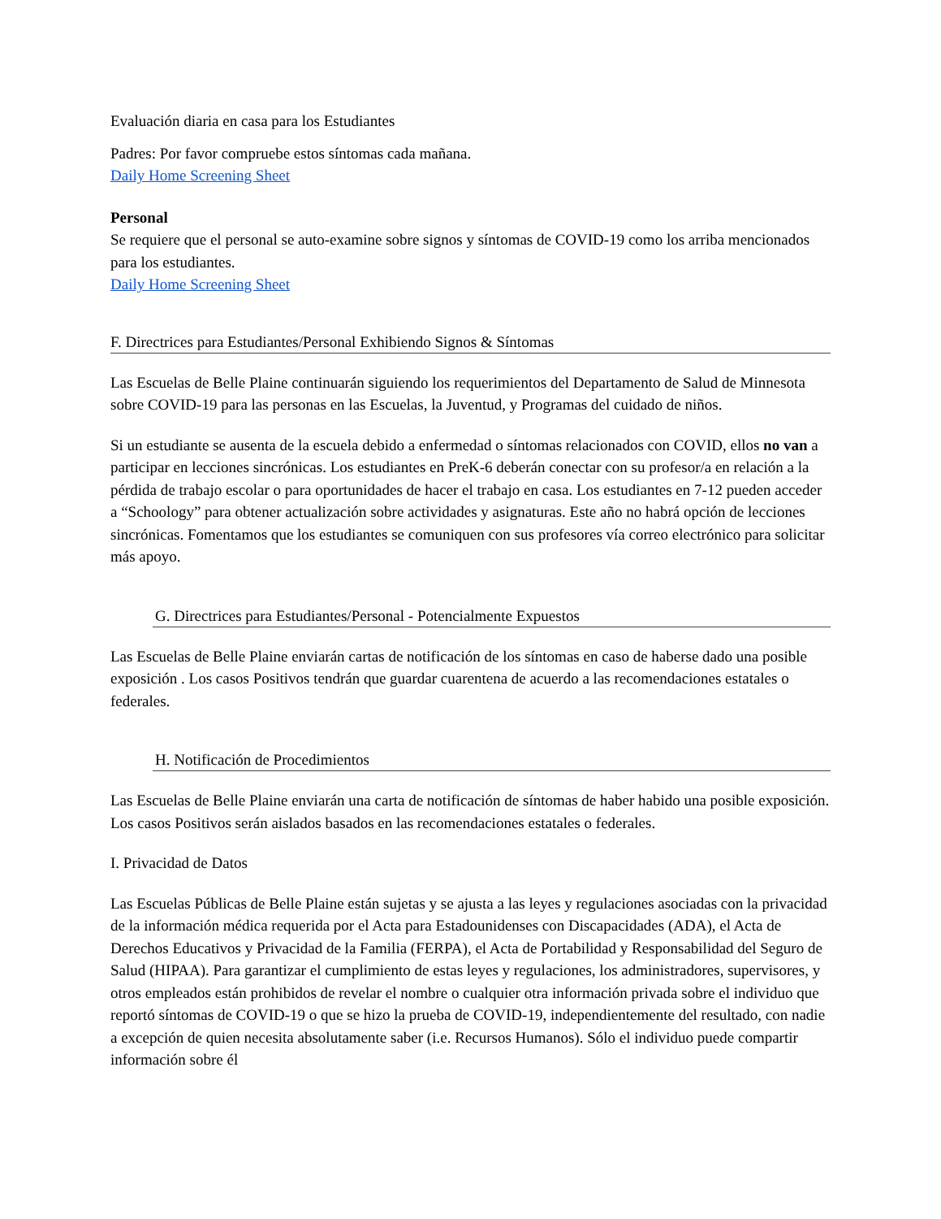Evaluación diaria en casa para los Estudiantes
Padres: Por favor compruebe estos síntomas cada mañana.
Daily Home Screening Sheet
Personal
Se requiere que el personal se auto-examine sobre signos y síntomas de COVID-19 como los arriba mencionados para los estudiantes.
Daily Home Screening Sheet
F. Directrices para Estudiantes/Personal Exhibiendo Signos & Síntomas
Las Escuelas de Belle Plaine continuarán siguiendo los requerimientos del Departamento de Salud de Minnesota sobre COVID-19 para las personas en las Escuelas, la Juventud, y Programas del cuidado de niños.
Si un estudiante se ausenta de la escuela debido a enfermedad o síntomas relacionados con COVID, ellos no van a participar en lecciones sincrónicas. Los estudiantes en PreK-6 deberán conectar con su profesor/a en relación a la pérdida de trabajo escolar o para oportunidades de hacer el trabajo en casa. Los estudiantes en 7-12 pueden acceder a “Schoology” para obtener actualización sobre actividades y asignaturas. Este año no habrá opción de lecciones sincrónicas. Fomentamos que los estudiantes se comuniquen con sus profesores vía correo electrónico para solicitar más apoyo.
G. Directrices para Estudiantes/Personal - Potencialmente Expuestos
Las Escuelas de Belle Plaine enviarán cartas de notificación de los síntomas en caso de haberse dado una posible exposición . Los casos Positivos tendrán que guardar cuarentena de acuerdo a las recomendaciones estatales o federales.
H. Notificación de Procedimientos
Las Escuelas de Belle Plaine enviarán una carta de notificación de síntomas de haber habido una posible exposición. Los casos Positivos serán aislados basados en las recomendaciones estatales o federales.
I. Privacidad de Datos
Las Escuelas Públicas de Belle Plaine están sujetas y se ajusta a las leyes y regulaciones asociadas con la privacidad de la información médica requerida por el Acta para Estadounidenses con Discapacidades (ADA), el Acta de Derechos Educativos y Privacidad de la Familia (FERPA), el Acta de Portabilidad y Responsabilidad del Seguro de Salud (HIPAA). Para garantizar el cumplimiento de estas leyes y regulaciones, los administradores, supervisores, y otros empleados están prohibidos de revelar el nombre o cualquier otra información privada sobre el individuo que reportó síntomas de COVID-19 o que se hizo la prueba de COVID-19, independientemente del resultado, con nadie a excepción de quien necesita absolutamente saber (i.e. Recursos Humanos). Sólo el individuo puede compartir información sobre él